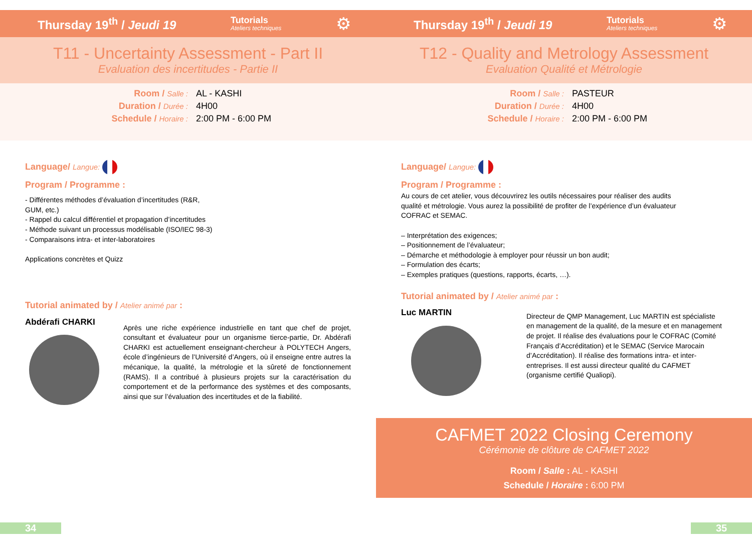Thursday 19<sup>th</sup> / Jeudi 19 Tutorials
Ateliers techniques ⚙
T11 - Uncertainty Assessment - Part II
Evaluation des incertitudes - Partie II
Room / Salle : AL - KASHI
Duration / Durée : 4H00
Schedule / Horaire : 2:00 PM - 6:00 PM
Language/ Langue:
Program / Programme :
- Différentes méthodes d’évaluation d’incertitudes (R&R, GUM, etc.)
- Rappel du calcul différentiel et propagation d’incertitudes
- Méthode suivant un processus modélisable (ISO/IEC 98-3)
- Comparaisons intra- et inter-laboratoires
Applications concrètes et Quizz
Tutorial animated by / Atelier animé par :
Abdérafi CHARKI
Après une riche expérience industrielle en tant que chef de projet, consultant et évaluateur pour un organisme tierce-partie, Dr. Abdérafi CHARKI est actuellement enseignant-chercheur à POLYTECH Angers, école d’ingénieurs de l’Université d’Angers, où il enseigne entre autres la mécanique, la qualité, la métrologie et la sûreté de fonctionnement (RAMS). Il a contribué à plusieurs projets sur la caractérisation du comportement et de la performance des systèmes et des composants, ainsi que sur l’évaluation des incertitudes et de la fiabilité.
34
Thursday 19<sup>th</sup> / Jeudi 19 Tutorials
Ateliers techniques ⚙
T12 - Quality and Metrology Assessment
Evaluation Qualité et Métrologie
Room / Salle : PASTEUR
Duration / Durée : 4H00
Schedule / Horaire : 2:00 PM - 6:00 PM
Language/ Langue:
Program / Programme :
Au cours de cet atelier, vous découvrirez les outils nécessaires pour réaliser des audits qualité et métrologie. Vous aurez la possibilité de profiter de l’expérience d’un évaluateur COFRAC et SEMAC.
– Interprétation des exigences;
– Positionnement de l’évaluateur;
– Démarche et méthodologie à employer pour réussir un bon audit;
– Formulation des écarts;
– Exemples pratiques (questions, rapports, écarts, …).
Tutorial animated by / Atelier animé par :
Luc MARTIN
Directeur de QMP Management, Luc MARTIN est spécialiste en management de la qualité, de la mesure et en management de projet. Il réalise des évaluations pour le COFRAC (Comité Français d’Accréditation) et le SEMAC (Service Marocain d’Accréditation). Il réalise des formations intra- et inter-entreprises. Il est aussi directeur qualité du CAFMET (organisme certifié Qualiopi).
CAFMET 2022 Closing Ceremony
Cérémonie de clôture de CAFMET 2022
Room / Salle : AL - KASHI
Schedule / Horaire : 6:00 PM
35